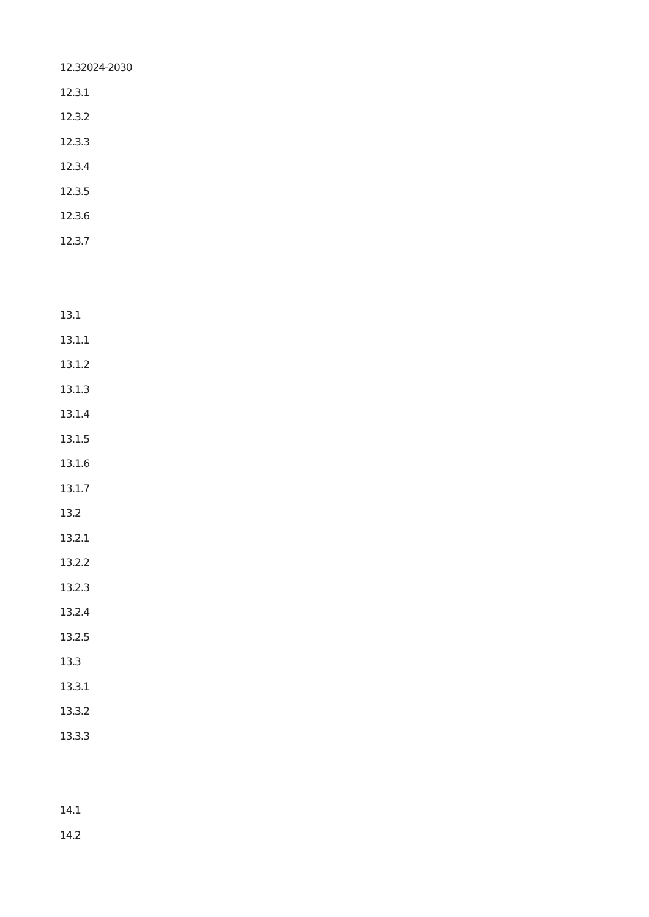12.32024-2030
12.3.1
12.3.2
12.3.3
12.3.4
12.3.5
12.3.6
12.3.7
13.1
13.1.1
13.1.2
13.1.3
13.1.4
13.1.5
13.1.6
13.1.7
13.2
13.2.1
13.2.2
13.2.3
13.2.4
13.2.5
13.3
13.3.1
13.3.2
13.3.3
14.1
14.2